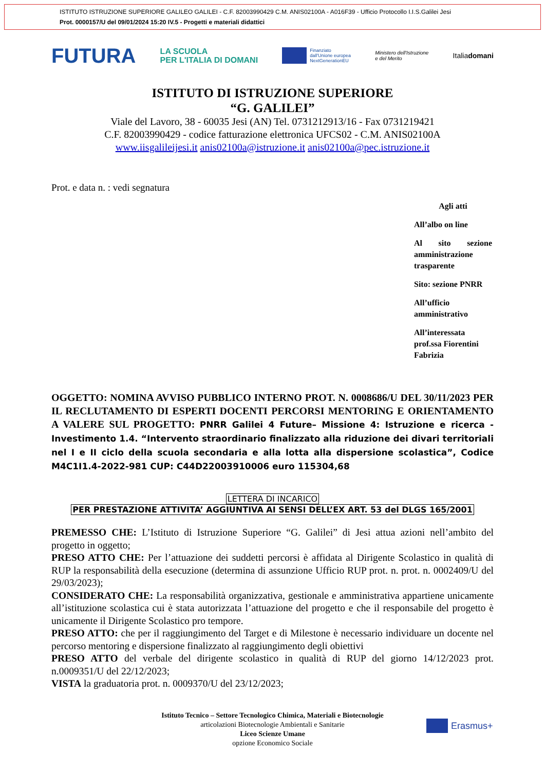ISTITUTO ISTRUZIONE SUPERIORE GALILEO GALILEI - C.F. 82003990429 C.M. ANIS02100A - A016F39 - Ufficio Protocollo I.I.S.Galilei Jesi
Prot. 0000157/U del 09/01/2024 15:20 IV.5 - Progetti e materiali didattici
FUTURA LA SCUOLA
PER L'ITALIA DI DOMANI Finanziato
dall'Unione europea
NextGenerationEU Ministero dell'Istruzione
e del Merito Italiadomani
ISTITUTO DI ISTRUZIONE SUPERIORE
“G. GALILEI”
Viale del Lavoro, 38 - 60035 Jesi (AN) Tel. 0731212913/16 - Fax 0731219421
C.F. 82003990429 - codice fatturazione elettronica UFCS02 - C.M. ANIS02100A
www.iisgalileijesi.it anis02100a@istruzione.it anis02100a@pec.istruzione.it
Prot. e data n. : vedi segnatura
Agli atti
All’albo on line
Al sito sezione amministrazione trasparente
Sito: sezione PNRR
All’ufficio amministrativo
All’interessata prof.ssa Fiorentini Fabrizia
OGGETTO: NOMINA AVVISO PUBBLICO INTERNO PROT. N. 0008686/U DEL 30/11/2023 PER IL RECLUTAMENTO DI ESPERTI DOCENTI PERCORSI MENTORING E ORIENTAMENTO A VALERE SUL PROGETTO: PNRR Galilei 4 Future– Missione 4: Istruzione e ricerca - Investimento 1.4. “Intervento straordinario finalizzato alla riduzione dei divari territoriali nel I e II ciclo della scuola secondaria e alla lotta alla dispersione scolastica”, Codice M4C1I1.4-2022-981 CUP: C44D22003910006 euro 115304,68
LETTERA DI INCARICO
PER PRESTAZIONE ATTIVITA’ AGGIUNTIVA AI SENSI DELL’EX ART. 53 del DLGS 165/2001
PREMESSO CHE: L’Istituto di Istruzione Superiore “G. Galilei” di Jesi attua azioni nell’ambito del progetto in oggetto;
PRESO ATTO CHE: Per l’attuazione dei suddetti percorsi è affidata al Dirigente Scolastico in qualità di RUP la responsabilità della esecuzione (determina di assunzione Ufficio RUP prot. n. prot. n. 0002409/U del 29/03/2023);
CONSIDERATO CHE: La responsabilità organizzativa, gestionale e amministrativa appartiene unicamente all’istituzione scolastica cui è stata autorizzata l’attuazione del progetto e che il responsabile del progetto è unicamente il Dirigente Scolastico pro tempore.
PRESO ATTO: che per il raggiungimento del Target e di Milestone è necessario individuare un docente nel percorso mentoring e dispersione finalizzato al raggiungimento degli obiettivi
PRESO ATTO del verbale del dirigente scolastico in qualità di RUP del giorno 14/12/2023 prot. n.0009351/U del 22/12/2023;
VISTA la graduatoria prot. n. 0009370/U del 23/12/2023;
Istituto Tecnico – Settore Tecnologico Chimica, Materiali e Biotecnologie
articolazioni Biotecnologie Ambientali e Sanitarie
Liceo Scienze Umane
opzione Economico Sociale
Erasmus+